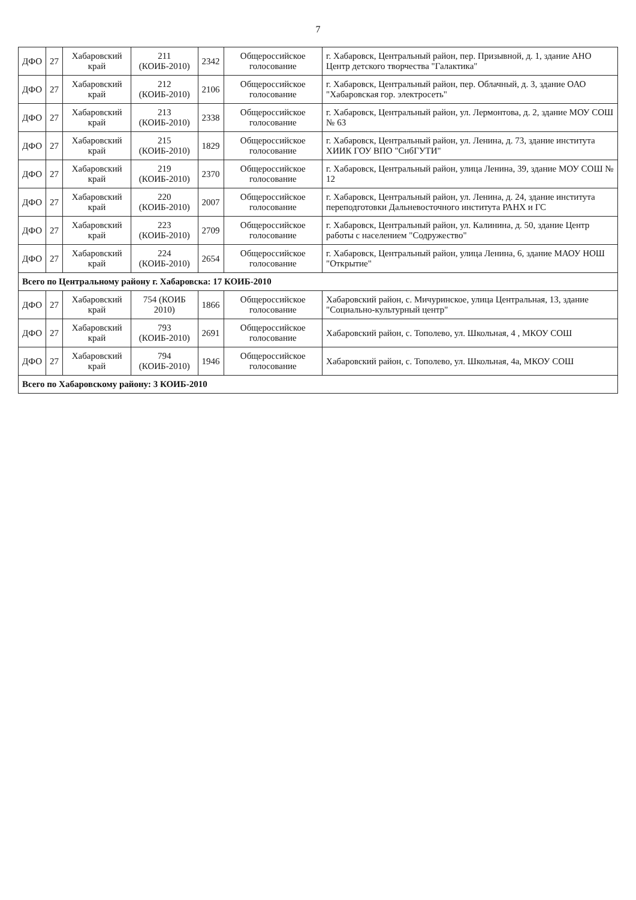7
| ДФО | 27 | Хабаровский край | 211 (КОИБ-2010) | 2342 | Общероссийское голосование | г. Хабаровск, Центральный район, пер. Призывной, д. 1, здание АНО Центр детского творчества "Галактика" |
| ДФО | 27 | Хабаровский край | 212 (КОИБ-2010) | 2106 | Общероссийское голосование | г. Хабаровск, Центральный район, пер. Облачный, д. 3, здание ОАО "Хабаровская гор. электросеть" |
| ДФО | 27 | Хабаровский край | 213 (КОИБ-2010) | 2338 | Общероссийское голосование | г. Хабаровск, Центральный район, ул. Лермонтова, д. 2, здание МОУ СОШ № 63 |
| ДФО | 27 | Хабаровский край | 215 (КОИБ-2010) | 1829 | Общероссийское голосование | г. Хабаровск, Центральный район, ул. Ленина, д. 73, здание института ХИИК ГОУ ВПО "СибГУТИ" |
| ДФО | 27 | Хабаровский край | 219 (КОИБ-2010) | 2370 | Общероссийское голосование | г. Хабаровск, Центральный район, улица Ленина, 39, здание МОУ СОШ № 12 |
| ДФО | 27 | Хабаровский край | 220 (КОИБ-2010) | 2007 | Общероссийское голосование | г. Хабаровск, Центральный район, ул. Ленина, д. 24, здание института переподготовки Дальневосточного института РАНХ и ГС |
| ДФО | 27 | Хабаровский край | 223 (КОИБ-2010) | 2709 | Общероссийское голосование | г. Хабаровск, Центральный район, ул. Калинина, д. 50, здание Центр работы с населением "Содружество" |
| ДФО | 27 | Хабаровский край | 224 (КОИБ-2010) | 2654 | Общероссийское голосование | г. Хабаровск, Центральный район, улица Ленина, 6, здание МАОУ НОШ "Открытие" |
| Всего по Центральному району г. Хабаровска: 17 КОИБ-2010 | | | | | | |
| ДФО | 27 | Хабаровский край | 754 (КОИБ 2010) | 1866 | Общероссийское голосование | Хабаровский район, с. Мичуринское, улица Центральная, 13, здание "Социально-культурный центр" |
| ДФО | 27 | Хабаровский край | 793 (КОИБ-2010) | 2691 | Общероссийское голосование | Хабаровский район, с. Тополево, ул. Школьная, 4 , МКОУ СОШ |
| ДФО | 27 | Хабаровский край | 794 (КОИБ-2010) | 1946 | Общероссийское голосование | Хабаровский район, с. Тополево, ул. Школьная, 4а, МКОУ СОШ |
| Всего по Хабаровскому району: 3 КОИБ-2010 | | | | | | |